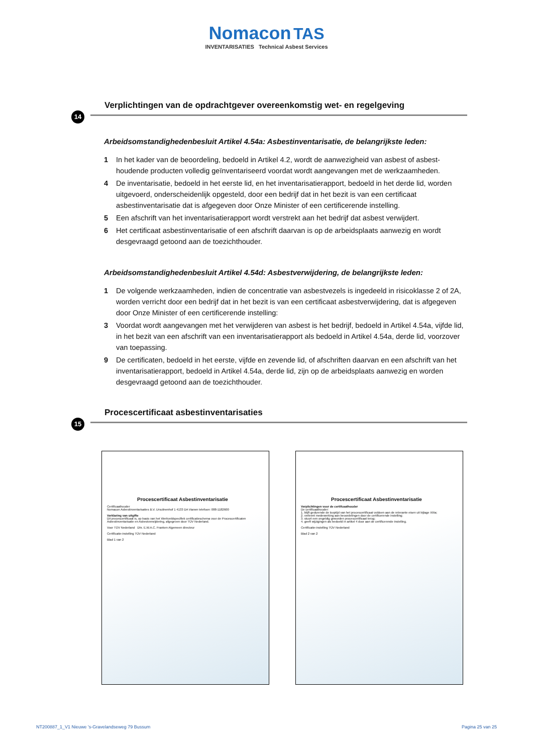Nomacon TAS
INVENTARISATIES Technical Asbest Services
Verplichtingen van de opdrachtgever overeenkomstig wet- en regelgeving
14
Arbeidsomstandighedenbesluit Artikel 4.54a: Asbestinventarisatie, de belangrijkste leden:
1 In het kader van de beoordeling, bedoeld in Artikel 4.2, wordt de aanwezigheid van asbest of asbest-houdende producten volledig geïnventariseerd voordat wordt aangevangen met de werkzaamheden.
4 De inventarisatie, bedoeld in het eerste lid, en het inventarisatierapport, bedoeld in het derde lid, worden uitgevoerd, onderscheidenlijk opgesteld, door een bedrijf dat in het bezit is van een certificaat asbestinventarisatie dat is afgegeven door Onze Minister of een certificerende instelling.
5 Een afschrift van het inventarisatierapport wordt verstrekt aan het bedrijf dat asbest verwijdert.
6 Het certificaat asbestinventarisatie of een afschrift daarvan is op de arbeidsplaats aanwezig en wordt desgevraagd getoond aan de toezichthouder.
Arbeidsomstandighedenbesluit Artikel 4.54d: Asbestverwijdering, de belangrijkste leden:
1 De volgende werkzaamheden, indien de concentratie van asbestvezels is ingedeeld in risicoklasse 2 of 2A, worden verricht door een bedrijf dat in het bezit is van een certificaat asbestverwijdering, dat is afgegeven door Onze Minister of een certificerende instelling:
3 Voordat wordt aangevangen met het verwijderen van asbest is het bedrijf, bedoeld in Artikel 4.54a, vijfde lid, in het bezit van een afschrift van een inventarisatierapport als bedoeld in Artikel 4.54a, derde lid, voorzover van toepassing.
9 De certificaten, bedoeld in het eerste, vijfde en zevende lid, of afschriften daarvan en een afschrift van het inventarisatierapport, bedoeld in Artikel 4.54a, derde lid, zijn op de arbeidsplaats aanwezig en worden desgevraagd getoond aan de toezichthouder.
Procescertificaat asbestinventarisaties
15
Procescertificaat Asbestinventarisatie
Certificaathouder
Nomacon Asbestinventarisaties B.V. Ursulinenhof 1 4133 DA Vianen telefoon: 088-1182600
Verklaring van uitgifte
Dit procescertificaat is, op basis van het Werkveldspecifiek certificatieschema voor de Procescertificaten Asbestinventarisatie en Asbestverwijdering, afgegeven door TÜV Nederland.
Voor TÜV Nederland Dhr. E.W.A.C. Franken Algemeen directeur
Certificatie-instelling TÜV Nederland
Blad 1 van 2
Procescertificaat Asbestinventarisatie
Verplichtingen voor de certifcaathouder
De certificaathouder:
1. blijft gedurende de looptijd van het procescertificaat voldoen aan de relevante eisen uit bijlage XIIIa;
2. verleent medewerking aan beoordelingen door de certificerende instelling;
3. stuurt een ongeldig geworden procescertificaat terug;
4. geeft wijzigingen als bedoeld in artikel 4 door aan de certificerende instelling.
Certificatie-instelling TÜV Nederland
Blad 2 van 2
NT200887_1_V1 Nieuwe 's-Gravelandseweg 79 Bussum Pagina 25 van 25